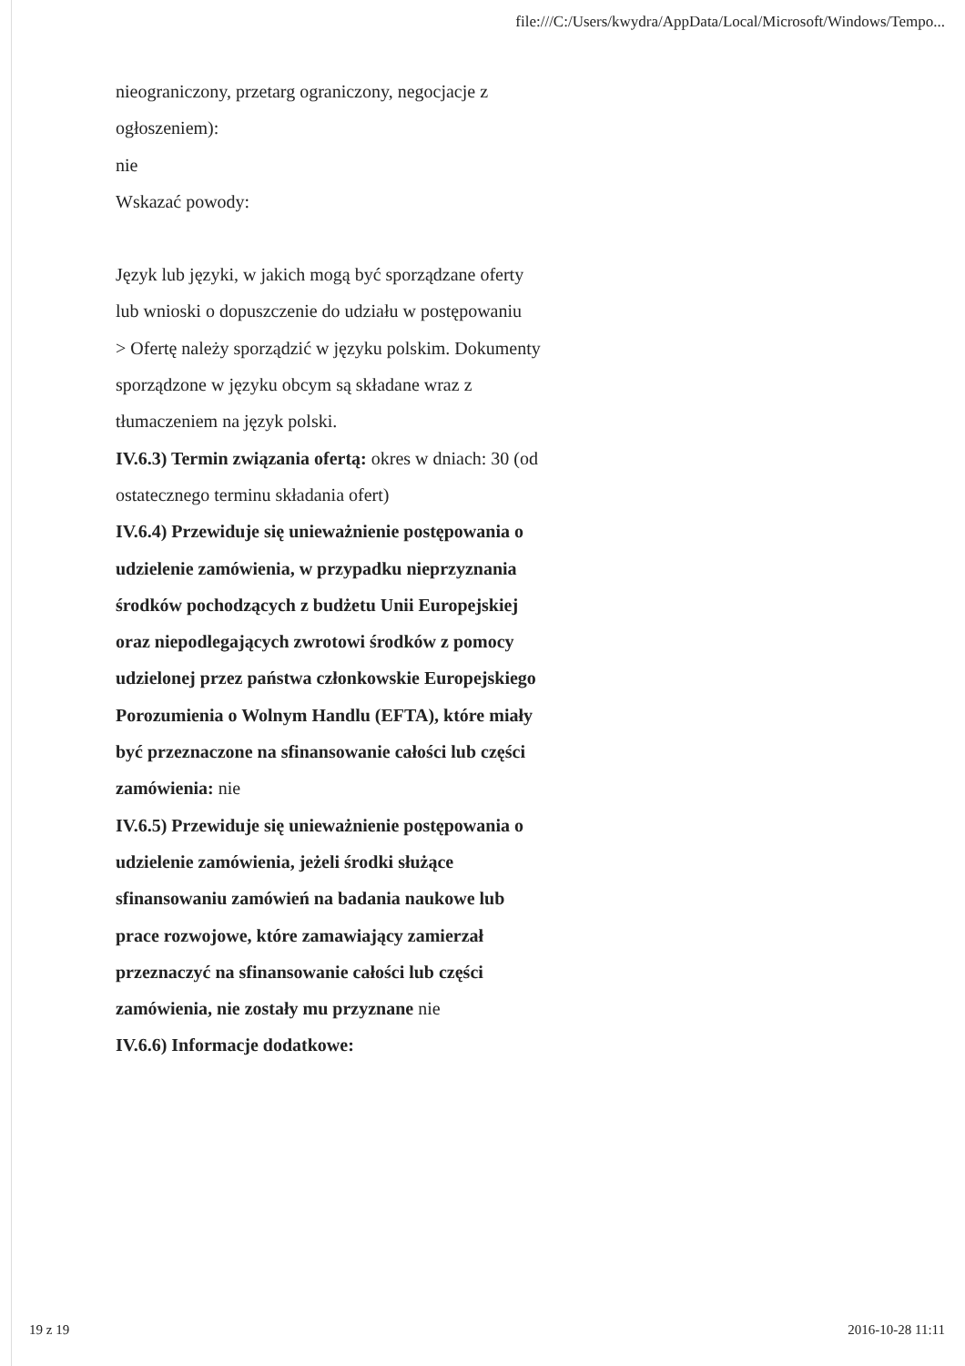file:///C:/Users/kwydra/AppData/Local/Microsoft/Windows/Tempo...
nieograniczony, przetarg ograniczony, negocjacje z ogłoszeniem):
nie
Wskazać powody:
Język lub języki, w jakich mogą być sporządzane oferty lub wnioski o dopuszczenie do udziału w postępowaniu
> Ofertę należy sporządzić w języku polskim. Dokumenty sporządzone w języku obcym są składane wraz z tłumaczeniem na język polski.
IV.6.3) Termin związania ofertą: okres w dniach: 30 (od ostatecznego terminu składania ofert)
IV.6.4) Przewiduje się unieważnienie postępowania o udzielenie zamówienia, w przypadku nieprzyznania środków pochodzących z budżetu Unii Europejskiej oraz niepodlegających zwrotowi środków z pomocy udzielonej przez państwa członkowskie Europejskiego Porozumienia o Wolnym Handlu (EFTA), które miały być przeznaczone na sfinansowanie całości lub części zamówienia: nie
IV.6.5) Przewiduje się unieważnienie postępowania o udzielenie zamówienia, jeżeli środki służące sfinansowaniu zamówień na badania naukowe lub prace rozwojowe, które zamawiający zamierzał przeznaczyć na sfinansowanie całości lub części zamówienia, nie zostały mu przyznane nie
IV.6.6) Informacje dodatkowe:
19 z 19 2016-10-28 11:11